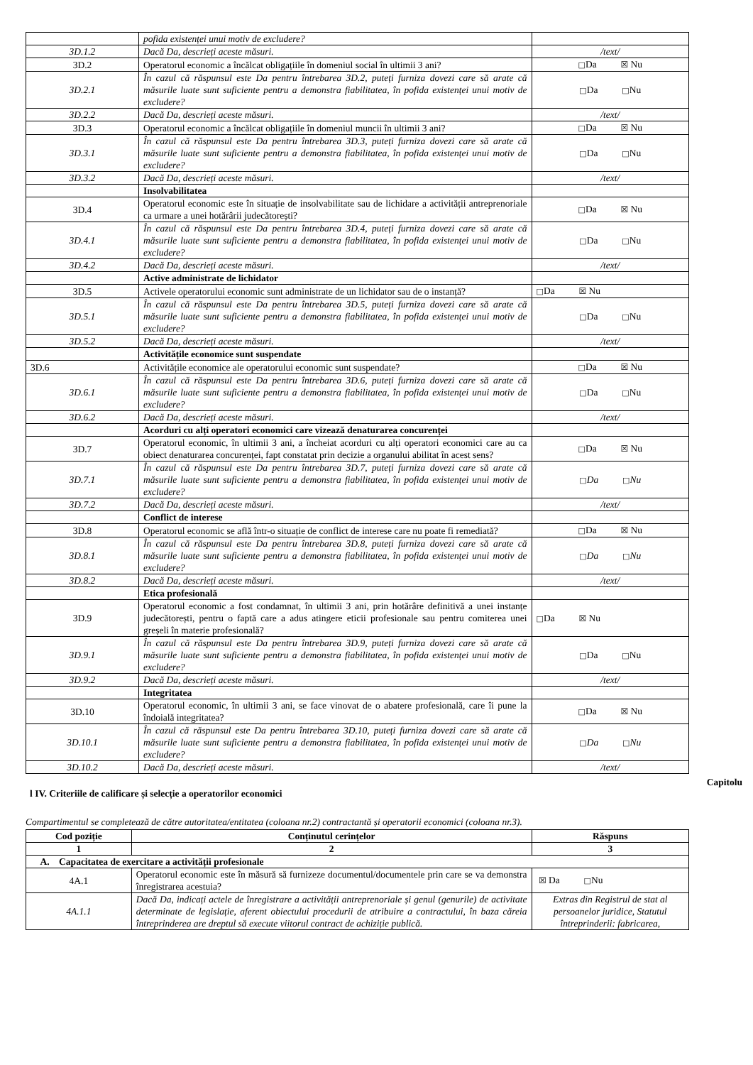| | pofida existenței unui motiv de excludere? | |
| 3D.1.2 | Dacă Da, descrieți aceste măsuri. | /text/ |
| 3D.2 | Operatorul economic a încălcat obligațiile în domeniul social în ultimii 3 ani? | □ Da ☒ Nu |
| 3D.2.1 | În cazul că răspunsul este Da pentru întrebarea 3D.2, puteți furniza dovezi care să arate că măsurile luate sunt suficiente pentru a demonstra fiabilitatea, în pofida existenței unui motiv de excludere? | □ Da □ Nu |
| 3D.2.2 | Dacă Da, descrieți aceste măsuri. | /text/ |
| 3D.3 | Operatorul economic a încălcat obligațiile în domeniul muncii în ultimii 3 ani? | □ Da ☒ Nu |
| 3D.3.1 | În cazul că răspunsul este Da pentru întrebarea 3D.3, puteți furniza dovezi care să arate că măsurile luate sunt suficiente pentru a demonstra fiabilitatea, în pofida existenței unui motiv de excludere? | □ Da □ Nu |
| 3D.3.2 | Dacă Da, descrieți aceste măsuri. | /text/ |
| | Insolvabilitatea | |
| 3D.4 | Operatorul economic este în situație de insolvabilitate sau de lichidare a activității antreprenoriale ca urmare a unei hotărârii judecătorești? | □ Da ☒ Nu |
| 3D.4.1 | În cazul că răspunsul este Da pentru întrebarea 3D.4, puteți furniza dovezi care să arate că măsurile luate sunt suficiente pentru a demonstra fiabilitatea, în pofida existenței unui motiv de excludere? | □ Da □ Nu |
| 3D.4.2 | Dacă Da, descrieți aceste măsuri. | /text/ |
| | Active administrate de lichidator | |
| 3D.5 | Activele operatorului economic sunt administrate de un lichidator sau de o instanță? | □ Da ☒ Nu |
| 3D.5.1 | În cazul că răspunsul este Da pentru întrebarea 3D.5, puteți furniza dovezi care să arate că măsurile luate sunt suficiente pentru a demonstra fiabilitatea, în pofida existenței unui motiv de excludere? | □ Da □ Nu |
| 3D.5.2 | Dacă Da, descrieți aceste măsuri. | /text/ |
| | Activitățile economice sunt suspendate | |
| 3D.6 | Activitățile economice ale operatorului economic sunt suspendate? | □ Da ☒ Nu |
| 3D.6.1 | În cazul că răspunsul este Da pentru întrebarea 3D.6, puteți furniza dovezi care să arate că măsurile luate sunt suficiente pentru a demonstra fiabilitatea, în pofida existenței unui motiv de excludere? | □ Da □ Nu |
| 3D.6.2 | Dacă Da, descrieți aceste măsuri. | /text/ |
| | Acorduri cu alți operatori economici care vizează denaturarea concurenței | |
| 3D.7 | Operatorul economic, în ultimii 3 ani, a încheiat acorduri cu alți operatori economici care au ca obiect denaturarea concurenței, fapt constatat prin decizie a organului abilitat în acest sens? | □ Da ☒ Nu |
| 3D.7.1 | În cazul că răspunsul este Da pentru întrebarea 3D.7, puteți furniza dovezi care să arate că măsurile luate sunt suficiente pentru a demonstra fiabilitatea, în pofida existenței unui motiv de excludere? | □ Da □ Nu |
| 3D.7.2 | Dacă Da, descrieți aceste măsuri. | /text/ |
| | Conflict de interese | |
| 3D.8 | Operatorul economic se află într-o situație de conflict de interese care nu poate fi remediată? | □ Da ☒ Nu |
| 3D.8.1 | În cazul că răspunsul este Da pentru întrebarea 3D.8, puteți furniza dovezi care să arate că măsurile luate sunt suficiente pentru a demonstra fiabilitatea, în pofida existenței unui motiv de excludere? | □ Da □ Nu |
| 3D.8.2 | Dacă Da, descrieți aceste măsuri. | /text/ |
| | Etica profesională | |
| 3D.9 | Operatorul economic a fost condamnat, în ultimii 3 ani, prin hotărâre definitivă a unei instanțe judecătorești, pentru o faptă care a adus atingere eticii profesionale sau pentru comiterea unei greșeli în materie profesională? | □ Da ☒ Nu |
| 3D.9.1 | În cazul că răspunsul este Da pentru întrebarea 3D.9, puteți furniza dovezi care să arate că măsurile luate sunt suficiente pentru a demonstra fiabilitatea, în pofida existenței unui motiv de excludere? | □ Da □ Nu |
| 3D.9.2 | Dacă Da, descrieți aceste măsuri. | /text/ |
| | Integritatea | |
| 3D.10 | Operatorul economic, în ultimii 3 ani, se face vinovat de o abatere profesională, care îi pune la îndoială integritatea? | □ Da ☒ Nu |
| 3D.10.1 | În cazul că răspunsul este Da pentru întrebarea 3D.10, puteți furniza dovezi care să arate că măsurile luate sunt suficiente pentru a demonstra fiabilitatea, în pofida existenței unui motiv de excludere? | □ Da □ Nu |
| 3D.10.2 | Dacă Da, descrieți aceste măsuri. | /text/ |
Capitolu
l IV. Criteriile de calificare și selecție a operatorilor economici
Compartimentul se completează de către autoritatea/entitatea (coloana nr.2) contractantă și operatorii economici (coloana nr.3).
| Cod poziție | Conținutul cerințelor | Răspuns |
| --- | --- | --- |
| 1 | 2 | 3 |
| A. Capacitatea de exercitare a activității profesionale | | |
| 4A.1 | Operatorul economic este în măsură să furnizeze documentul/documentele prin care se va demonstra înregistrarea acestuia? | ☒ Da □ Nu |
| 4A.1.1 | Dacă Da, indicați actele de înregistrare a activității antreprenoriale și genul (genurile) de activitate determinate de legislație, aferent obiectului procedurii de atribuire a contractului, în baza căreia întreprinderea are dreptul să execute viitorul contract de achiziție publică. | Extras din Registrul de stat al persoanelor juridice, Statutul întreprinderii: fabricarea, |